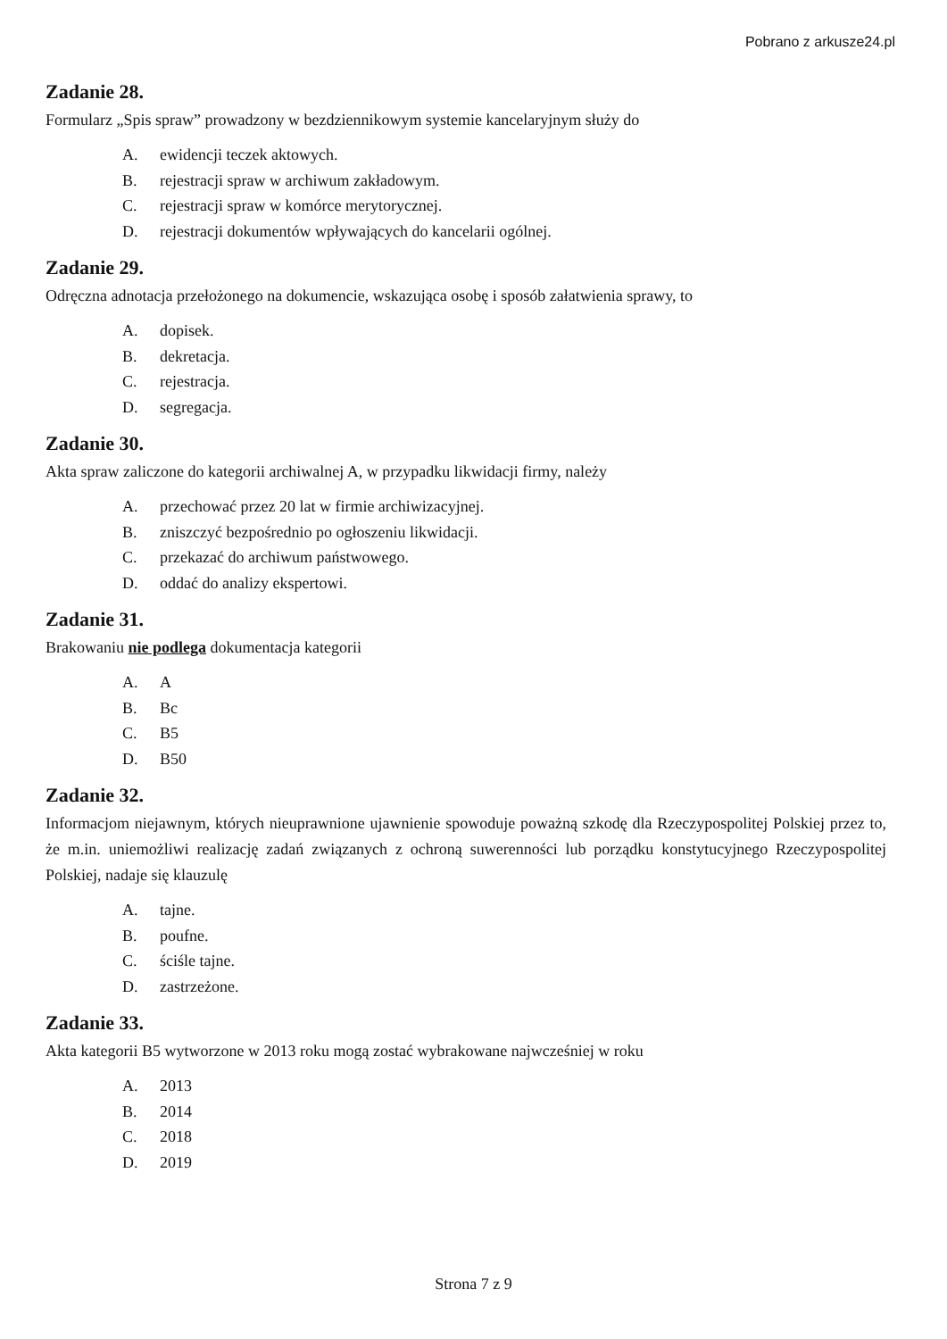Pobrano z arkusze24.pl
Zadanie 28.
Formularz „Spis spraw” prowadzony w bezdziennikowym systemie kancelaryjnym służy do
A. ewidencji teczek aktowych.
B. rejestracji spraw w archiwum zakładowym.
C. rejestracji spraw w komórce merytorycznej.
D. rejestracji dokumentów wpływających do kancelarii ogólnej.
Zadanie 29.
Odręczna adnotacja przełożonego na dokumencie, wskazująca osobę i sposób załatwienia sprawy, to
A. dopisek.
B. dekretacja.
C. rejestracja.
D. segregacja.
Zadanie 30.
Akta spraw zaliczone do kategorii archiwalnej A, w przypadku likwidacji firmy, należy
A. przechować przez 20 lat w firmie archiwizacyjnej.
B. zniszczyć bezpośrednio po ogłoszeniu likwidacji.
C. przekazać do archiwum państwowego.
D. oddać do analizy ekspertowi.
Zadanie 31.
Brakowaniu nie podlega dokumentacja kategorii
A. A
B. Bc
C. B5
D. B50
Zadanie 32.
Informacjom niejawnym, których nieuprawnione ujawnienie spowoduje poważną szkodę dla Rzeczypospolitej Polskiej przez to, że m.in. uniemożliwi realizację zadań związanych z ochroną suwerenności lub porządku konstytucyjnego Rzeczypospolitej Polskiej, nadaje się klauzulę
A. tajne.
B. poufne.
C. ściśle tajne.
D. zastrzeżone.
Zadanie 33.
Akta kategorii B5 wytworzone w 2013 roku mogą zostać wybrakowane najwcześniej w roku
A. 2013
B. 2014
C. 2018
D. 2019
Strona 7 z 9